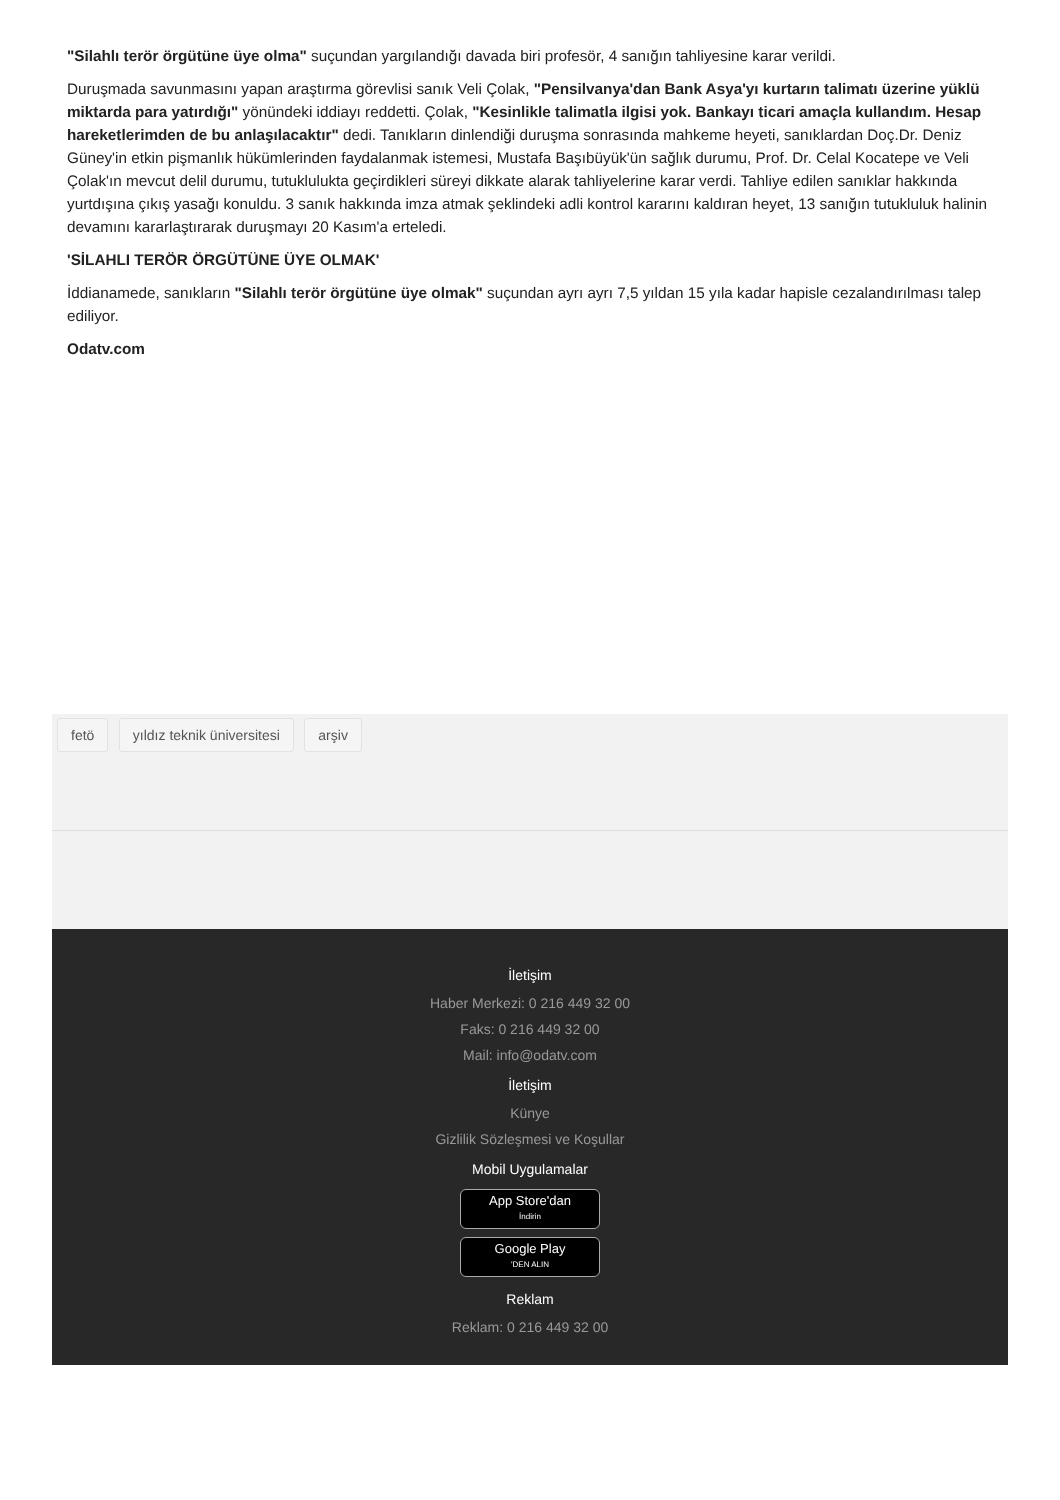"Silahlı terör örgütüne üye olma" suçundan yargılandığı davada biri profesör, 4 sanığın tahliyesine karar verildi.
Duruşmada savunmasını yapan araştırma görevlisi sanık Veli Çolak, "Pensilvanya'dan Bank Asya'yı kurtarın talimatı üzerine yüklü miktarda para yatırdığı" yönündeki iddiayı reddetti. Çolak, "Kesinlikle talimatla ilgisi yok. Bankayı ticari amaçla kullandım. Hesap hareketlerimden de bu anlaşılacaktır" dedi. Tanıkların dinlendiği duruşma sonrasında mahkeme heyeti, sanıklardan Doç.Dr. Deniz Güney'in etkin pişmanlık hükümlerinden faydalanmak istemesi, Mustafa Başıbüyük'ün sağlık durumu, Prof. Dr. Celal Kocatepe ve Veli Çolak'ın mevcut delil durumu, tutuklulukta geçirdikleri süreyi dikkate alarak tahliyelerine karar verdi. Tahliye edilen sanıklar hakkında yurtdışına çıkış yasağı konuldu. 3 sanık hakkında imza atmak şeklindeki adli kontrol kararını kaldıran heyet, 13 sanığın tutukluluk halinin devamını kararlaştırarak duruşmayı 20 Kasım'a erteledi.
'SİLAHLI TERÖR ÖRGÜTÜNE ÜYE OLMAK'
İddianamede, sanıkların "Silahlı terör örgütüne üye olmak" suçundan ayrı ayrı 7,5 yıldan 15 yıla kadar hapisle cezalandırılması talep ediliyor.
Odatv.com
fetö yıldız teknik üniversitesi arşiv
İletişim
Haber Merkezi: 0 216 449 32 00
Faks: 0 216 449 32 00
Mail: info@odatv.com
İletişim
Künye
Gizlilik Sözleşmesi ve Koşullar
Mobil Uygulamalar
App Store'dan
İndirin
Google Play
'DEN ALIN
Reklam
Reklam: 0 216 449 32 00